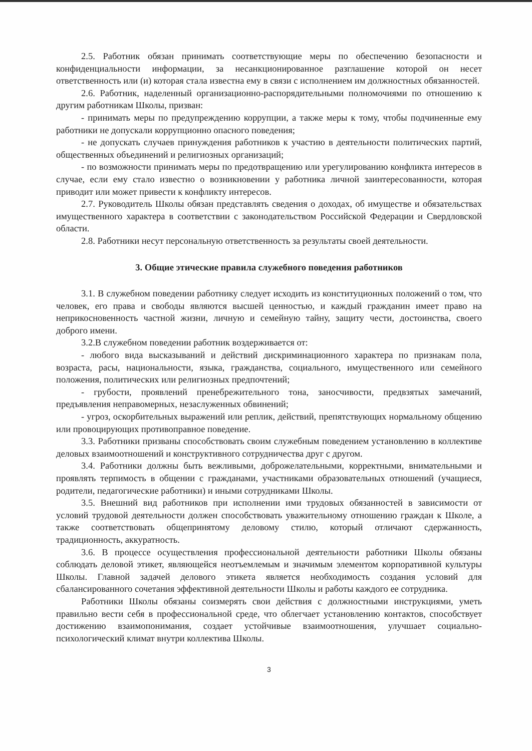2.5. Работник обязан принимать соответствующие меры по обеспечению безопасности и конфиденциальности информации, за несанкционированное разглашение которой он несет ответственность или (и) которая стала известна ему в связи с исполнением им должностных обязанностей.
2.6. Работник, наделенный организационно-распорядительными полномочиями по отношению к другим работникам Школы, призван:
- принимать меры по предупреждению коррупции, а также меры к тому, чтобы подчиненные ему работники не допускали коррупционно опасного поведения;
- не допускать случаев принуждения работников к участию в деятельности политических партий, общественных объединений и религиозных организаций;
- по возможности принимать меры по предотвращению или урегулированию конфликта интересов в случае, если ему стало известно о возникновении у работника личной заинтересованности, которая приводит или может привести к конфликту интересов.
2.7. Руководитель Школы обязан представлять сведения о доходах, об имуществе и обязательствах имущественного характера в соответствии с законодательством Российской Федерации и Свердловской области.
2.8. Работники несут персональную ответственность за результаты своей деятельности.
3. Общие этические правила служебного поведения работников
3.1. В служебном поведении работнику следует исходить из конституционных положений о том, что человек, его права и свободы являются высшей ценностью, и каждый гражданин имеет право на неприкосновенность частной жизни, личную и семейную тайну, защиту чести, достоинства, своего доброго имени.
3.2.В служебном поведении работник воздерживается от:
- любого вида высказываний и действий дискриминационного характера по признакам пола, возраста, расы, национальности, языка, гражданства, социального, имущественного или семейного положения, политических или религиозных предпочтений;
- грубости, проявлений пренебрежительного тона, заносчивости, предвзятых замечаний, предъявления неправомерных, незаслуженных обвинений;
- угроз, оскорбительных выражений или реплик, действий, препятствующих нормальному общению или провоцирующих противоправное поведение.
3.3. Работники призваны способствовать своим служебным поведением установлению в коллективе деловых взаимоотношений и конструктивного сотрудничества друг с другом.
3.4. Работники должны быть вежливыми, доброжелательными, корректными, внимательными и проявлять терпимость в общении с гражданами, участниками образовательных отношений (учащиеся, родители, педагогические работники) и иными сотрудниками Школы.
3.5. Внешний вид работников при исполнении ими трудовых обязанностей в зависимости от условий трудовой деятельности должен способствовать уважительному отношению граждан к Школе, а также соответствовать общепринятому деловому стилю, который отличают сдержанность, традиционность, аккуратность.
3.6. В процессе осуществления профессиональной деятельности работники Школы обязаны соблюдать деловой этикет, являющейся неотъемлемым и значимым элементом корпоративной культуры Школы. Главной задачей делового этикета является необходимость создания условий для сбалансированного сочетания эффективной деятельности Школы и работы каждого ее сотрудника.
Работники Школы обязаны соизмерять свои действия с должностными инструкциями, уметь правильно вести себя в профессиональной среде, что облегчает установлению контактов, способствует достижению взаимопонимания, создает устойчивые взаимоотношения, улучшает социально-психологический климат внутри коллектива Школы.
3